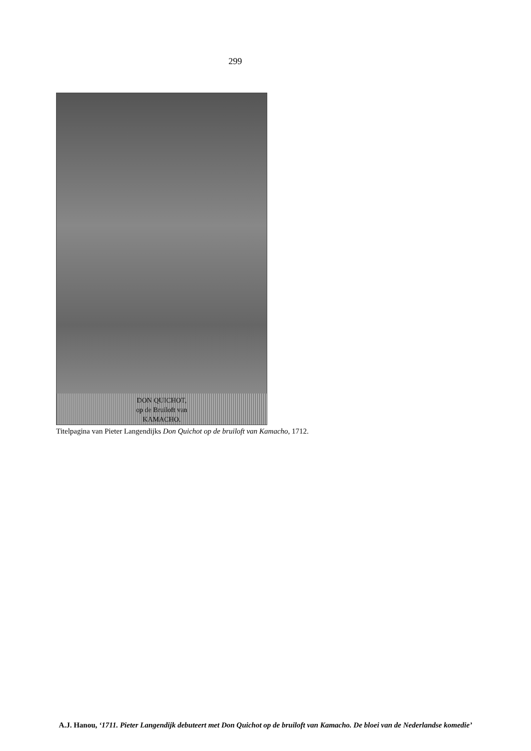299
DON QUICHOT,
op de Bruiloft van
KAMACHO.
Titelpagina van Pieter Langendijks Don Quichot op de bruiloft van Kamacho, 1712.
A.J. Hanou, ‘1711. Pieter Langendijk debuteert met Don Quichot op de bruiloft van Kamacho. De bloei van de Nederlandse komedie’